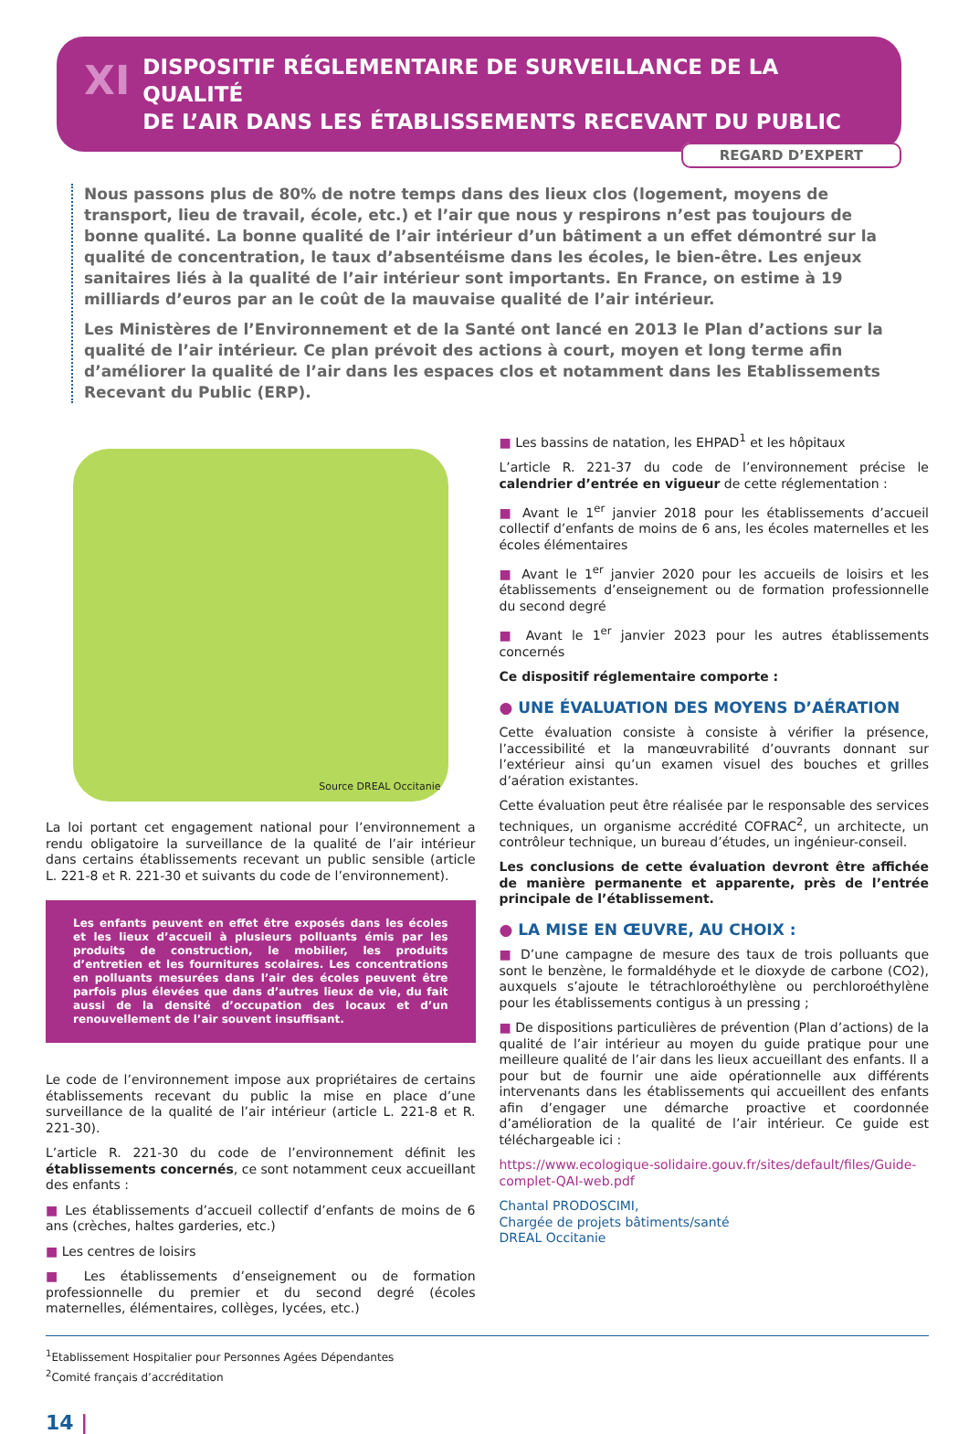XI DISPOSITIF RÉGLEMENTAIRE DE SURVEILLANCE DE LA QUALITÉ
DE L’AIR DANS LES ÉTABLISSEMENTS RECEVANT DU PUBLIC
REGARD D’EXPERT
Nous passons plus de 80% de notre temps dans des lieux clos (logement, moyens de transport, lieu de travail, école, etc.) et l’air que nous y respirons n’est pas toujours de bonne qualité. La bonne qualité de l’air intérieur d’un bâtiment a un effet démontré sur la qualité de concentration, le taux d’absentéisme dans les écoles, le bien-être. Les enjeux sanitaires liés à la qualité de l’air intérieur sont importants. En France, on estime à 19 milliards d’euros par an le coût de la mauvaise qualité de l’air intérieur.
Les Ministères de l’Environnement et de la Santé ont lancé en 2013 le Plan d’actions sur la qualité de l’air intérieur. Ce plan prévoit des actions à court, moyen et long terme afin d’améliorer la qualité de l’air dans les espaces clos et notamment dans les Etablissements Recevant du Public (ERP).
Source DREAL Occitanie
La loi portant cet engagement national pour l’environnement a rendu obligatoire la surveillance de la qualité de l’air intérieur dans certains établissements recevant un public sensible (article L. 221-8 et R. 221-30 et suivants du code de l’environnement).
Les enfants peuvent en effet être exposés dans les écoles et les lieux d’accueil à plusieurs polluants émis par les produits de construction, le mobilier, les produits d’entretien et les fournitures scolaires. Les concentrations en polluants mesurées dans l’air des écoles peuvent être parfois plus élevées que dans d’autres lieux de vie, du fait aussi de la densité d’occupation des locaux et d’un renouvellement de l’air souvent insuffisant.
Le code de l’environnement impose aux propriétaires de certains établissements recevant du public la mise en place d’une surveillance de la qualité de l’air intérieur (article L. 221-8 et R. 221-30).
L’article R. 221-30 du code de l’environnement définit les établissements concernés, ce sont notamment ceux accueillant des enfants :
■ Les établissements d’accueil collectif d’enfants de moins de 6 ans (crèches, haltes garderies, etc.)
■ Les centres de loisirs
■ Les établissements d’enseignement ou de formation professionnelle du premier et du second degré (écoles maternelles, élémentaires, collèges, lycées, etc.)
■ Les bassins de natation, les EHPAD<sup>1</sup> et les hôpitaux
L’article R. 221-37 du code de l’environnement précise le calendrier d’entrée en vigueur de cette réglementation :
■ Avant le 1<sup>er</sup> janvier 2018 pour les établissements d’accueil collectif d’enfants de moins de 6 ans, les écoles maternelles et les écoles élémentaires
■ Avant le 1<sup>er</sup> janvier 2020 pour les accueils de loisirs et les établissements d’enseignement ou de formation professionnelle du second degré
■ Avant le 1<sup>er</sup> janvier 2023 pour les autres établissements concernés
Ce dispositif réglementaire comporte :
● UNE ÉVALUATION DES MOYENS D’AÉRATION
Cette évaluation consiste à consiste à vérifier la présence, l’accessibilité et la manœuvrabilité d’ouvrants donnant sur l’extérieur ainsi qu’un examen visuel des bouches et grilles d’aération existantes.
Cette évaluation peut être réalisée par le responsable des services techniques, un organisme accrédité COFRAC<sup>2</sup>, un architecte, un contrôleur technique, un bureau d’études, un ingénieur-conseil.
Les conclusions de cette évaluation devront être affichée de manière permanente et apparente, près de l’entrée principale de l’établissement.
● LA MISE EN ŒUVRE, AU CHOIX :
■ D’une campagne de mesure des taux de trois polluants que sont le benzène, le formaldéhyde et le dioxyde de carbone (CO2), auxquels s’ajoute le tétrachloroéthylène ou perchloroéthylène pour les établissements contigus à un pressing ;
■ De dispositions particulières de prévention (Plan d’actions) de la qualité de l’air intérieur au moyen du guide pratique pour une meilleure qualité de l’air dans les lieux accueillant des enfants. Il a pour but de fournir une aide opérationnelle aux différents intervenants dans les établissements qui accueillent des enfants afin d’engager une démarche proactive et coordonnée d’amélioration de la qualité de l’air intérieur. Ce guide est téléchargeable ici :
https://www.ecologique-solidaire.gouv.fr/sites/default/files/Guide-complet-QAI-web.pdf
Chantal PRODOSCIMI,
Chargée de projets bâtiments/santé
DREAL Occitanie
<sup>1</sup> Etablissement Hospitalier pour Personnes Agées Dépendantes
<sup>2</sup> Comité français d’accréditation
14 |